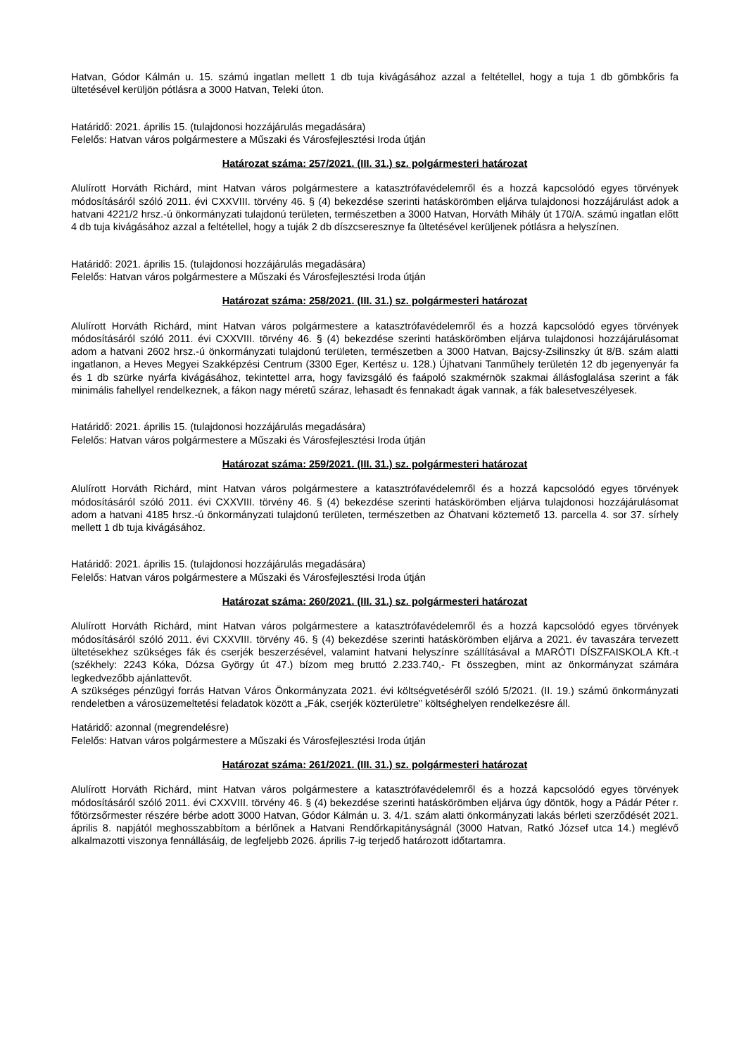Hatvan, Gódor Kálmán u. 15. számú ingatlan mellett 1 db tuja kivágásához azzal a feltétellel, hogy a tuja 1 db gömbkőris fa ültetésével kerüljön pótlásra a 3000 Hatvan, Teleki úton.
Határidő: 2021. április 15. (tulajdonosi hozzájárulás megadására)
Felelős: Hatvan város polgármestere a Műszaki és Városfejlesztési Iroda útján
Határozat száma: 257/2021. (III. 31.) sz. polgármesteri határozat
Alulírott Horváth Richárd, mint Hatvan város polgármestere a katasztrófavédelemről és a hozzá kapcsolódó egyes törvények módosításáról szóló 2011. évi CXXVIII. törvény 46. § (4) bekezdése szerinti hatáskörömben eljárva tulajdonosi hozzájárulást adok a hatvani 4221/2 hrsz.-ú önkormányzati tulajdonú területen, természetben a 3000 Hatvan, Horváth Mihály út 170/A. számú ingatlan előtt 4 db tuja kivágásához azzal a feltétellel, hogy a tuják 2 db díszcseresznye fa ültetésével kerüljenek pótlásra a helyszínen.
Határidő: 2021. április 15. (tulajdonosi hozzájárulás megadására)
Felelős: Hatvan város polgármestere a Műszaki és Városfejlesztési Iroda útján
Határozat száma: 258/2021. (III. 31.) sz. polgármesteri határozat
Alulírott Horváth Richárd, mint Hatvan város polgármestere a katasztrófavédelemről és a hozzá kapcsolódó egyes törvények módosításáról szóló 2011. évi CXXVIII. törvény 46. § (4) bekezdése szerinti hatáskörömben eljárva tulajdonosi hozzájárulásomat adom a hatvani 2602 hrsz.-ú önkormányzati tulajdonú területen, természetben a 3000 Hatvan, Bajcsy-Zsilinszky út 8/B. szám alatti ingatlanon, a Heves Megyei Szakképzési Centrum (3300 Eger, Kertész u. 128.) Újhatvani Tanműhely területén 12 db jegenyenyár fa és 1 db szürke nyárfa kivágásához, tekintettel arra, hogy favizsgáló és faápoló szakmérnök szakmai állásfoglalása szerint a fák minimális fahellyel rendelkeznek, a fákon nagy méretű száraz, lehasadt és fennakadt ágak vannak, a fák balesetveszélyesek.
Határidő: 2021. április 15. (tulajdonosi hozzájárulás megadására)
Felelős: Hatvan város polgármestere a Műszaki és Városfejlesztési Iroda útján
Határozat száma: 259/2021. (III. 31.) sz. polgármesteri határozat
Alulírott Horváth Richárd, mint Hatvan város polgármestere a katasztrófavédelemről és a hozzá kapcsolódó egyes törvények módosításáról szóló 2011. évi CXXVIII. törvény 46. § (4) bekezdése szerinti hatáskörömben eljárva tulajdonosi hozzájárulásomat adom a hatvani 4185 hrsz.-ú önkormányzati tulajdonú területen, természetben az Óhatvani köztemető 13. parcella 4. sor 37. sírhely mellett 1 db tuja kivágásához.
Határidő: 2021. április 15. (tulajdonosi hozzájárulás megadására)
Felelős: Hatvan város polgármestere a Műszaki és Városfejlesztési Iroda útján
Határozat száma: 260/2021. (III. 31.) sz. polgármesteri határozat
Alulírott Horváth Richárd, mint Hatvan város polgármestere a katasztrófavédelemről és a hozzá kapcsolódó egyes törvények módosításáról szóló 2011. évi CXXVIII. törvény 46. § (4) bekezdése szerinti hatáskörömben eljárva a 2021. év tavaszára tervezett ültetésekhez szükséges fák és cserjék beszerzésével, valamint hatvani helyszínre szállításával a MARÓTI DÍSZFAISKOLA Kft.-t (székhely: 2243 Kóka, Dózsa György út 47.) bízom meg bruttó 2.233.740,- Ft összegben, mint az önkormányzat számára legkedvezőbb ajánlattevőt.
A szükséges pénzügyi forrás Hatvan Város Önkormányzata 2021. évi költségvetéséről szóló 5/2021. (II. 19.) számú önkormányzati rendeletben a városüzemeltetési feladatok között a „Fák, cserjék közterületre” költséghelyen rendelkezésre áll.
Határidő: azonnal (megrendelésre)
Felelős: Hatvan város polgármestere a Műszaki és Városfejlesztési Iroda útján
Határozat száma: 261/2021. (III. 31.) sz. polgármesteri határozat
Alulírott Horváth Richárd, mint Hatvan város polgármestere a katasztrófavédelemről és a hozzá kapcsolódó egyes törvények módosításáról szóló 2011. évi CXXVIII. törvény 46. § (4) bekezdése szerinti hatáskörömben eljárva úgy döntök, hogy a Pádár Péter r. főtörzsőrmester részére bérbe adott 3000 Hatvan, Gódor Kálmán u. 3. 4/1. szám alatti önkormányzati lakás bérleti szerződését 2021. április 8. napjától meghosszabbítom a bérlőnek a Hatvani Rendőrkapitányságnál (3000 Hatvan, Ratkó József utca 14.) meglévő alkalmazotti viszonya fennállásáig, de legfeljebb 2026. április 7-ig terjedő határozott időtartamra.